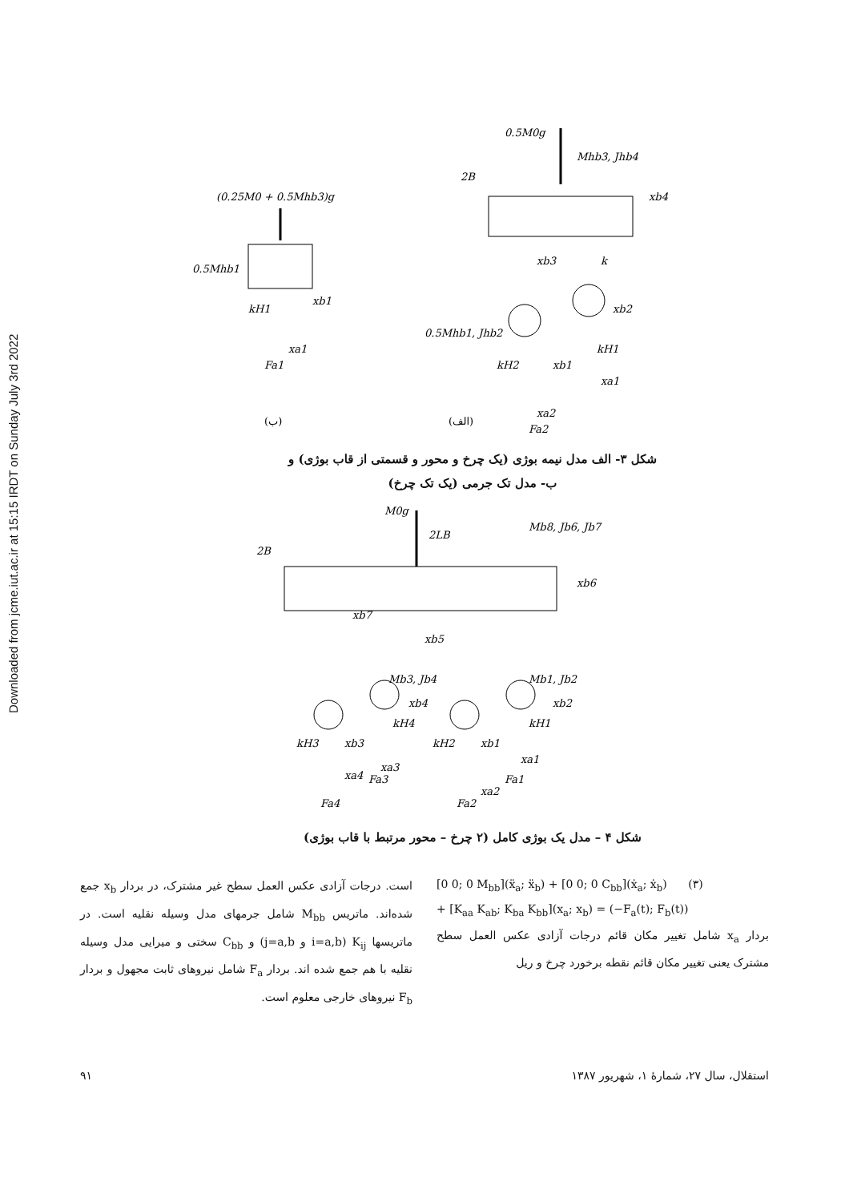Downloaded from jcme.iut.ac.ir at 15:15 IRDT on Sunday July 3rd 2022
0.5M0g
Mhb3, Jhb4
2B
xb4
0.5Mhb1, Jhb2
xb2
kH1
kH2
xb1
xa1
xa2
Fa2
xb3
k
(0.25M0 + 0.5Mhb3)g
0.5Mhb1
kH1
xb1
xa1
Fa1
(الف)
(ب)
شکل ۳- الف مدل نیمه بوژی (یک چرخ و محور و قسمتی از قاب بوژی) و
ب- مدل تک جرمی (یک تک چرخ)
M0g
2LB
Mb8, Jb6, Jb7
2B
xb6
xb7
xb5
Mb3, Jb4
Mb1, Jb2
xb4
xb2
kH4
kH1
kH3
xb3
kH2
xb1
xa3
xa1
xa4
Fa3
Fa1
xa2
Fa4
Fa2
شکل ۴ – مدل یک بوژی کامل (۲ چرخ – محور مرتبط با قاب بوژی)
است. درجات آزادی عکس العمل سطح غیر مشترک، در بردار x<sub>b</sub> جمع شده‌اند. ماتریس M<sub>bb</sub> شامل جرمهای مدل وسیله نقلیه است. در ماتریسها K<sub>ij</sub> (i=a,b و j=a,b) و C<sub>bb</sub> سختی و میرایی مدل وسیله نقلیه با هم جمع شده اند. بردار F<sub>a</sub> شامل نیروهای ثابت مجهول و بردار F<sub>b</sub> نیروهای خارجی معلوم است.
[0 0; 0 M<sub>bb</sub>](ẍ<sub>a</sub>; ẍ<sub>b</sub>) + [0 0; 0 C<sub>bb</sub>](ẋ<sub>a</sub>; ẋ<sub>b</sub>) (۳)
+ [K<sub>aa</sub> K<sub>ab</sub>; K<sub>ba</sub> K<sub>bb</sub>](x<sub>a</sub>; x<sub>b</sub>) = (−F<sub>a</sub>(t); F<sub>b</sub>(t))
بردار x<sub>a</sub> شامل تغییر مکان قائم درجات آزادی عکس العمل سطح مشترک یعنی تغییر مکان قائم نقطه برخورد چرخ و ریل
۹۱ استقلال، سال ۲۷، شمارهٔ ۱، شهریور ۱۳۸۷